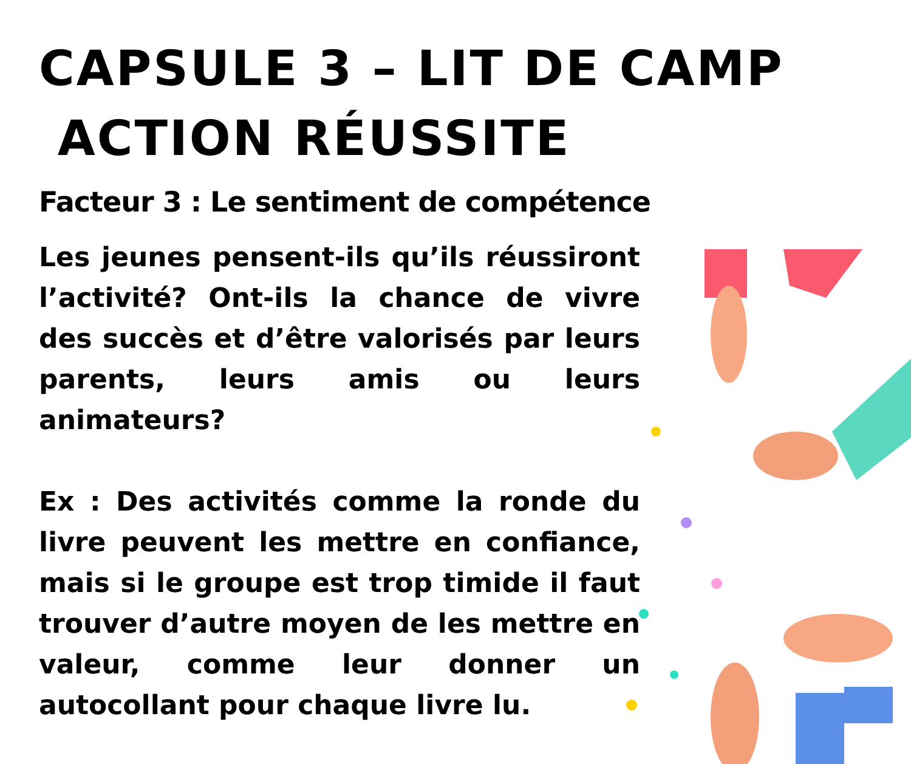CAPSULE 3 – LIT DE CAMP
ACTION RÉUSSITE
Facteur 3 : Le sentiment de compétence
Les jeunes pensent-ils qu’ils réussiront l’activité? Ont-ils la chance de vivre des succès et d’être valorisés par leurs parents, leurs amis ou leurs animateurs?
Ex : Des activités comme la ronde du livre peuvent les mettre en confiance, mais si le groupe est trop timide il faut trouver d’autre moyen de les mettre en valeur, comme leur donner un autocollant pour chaque livre lu.